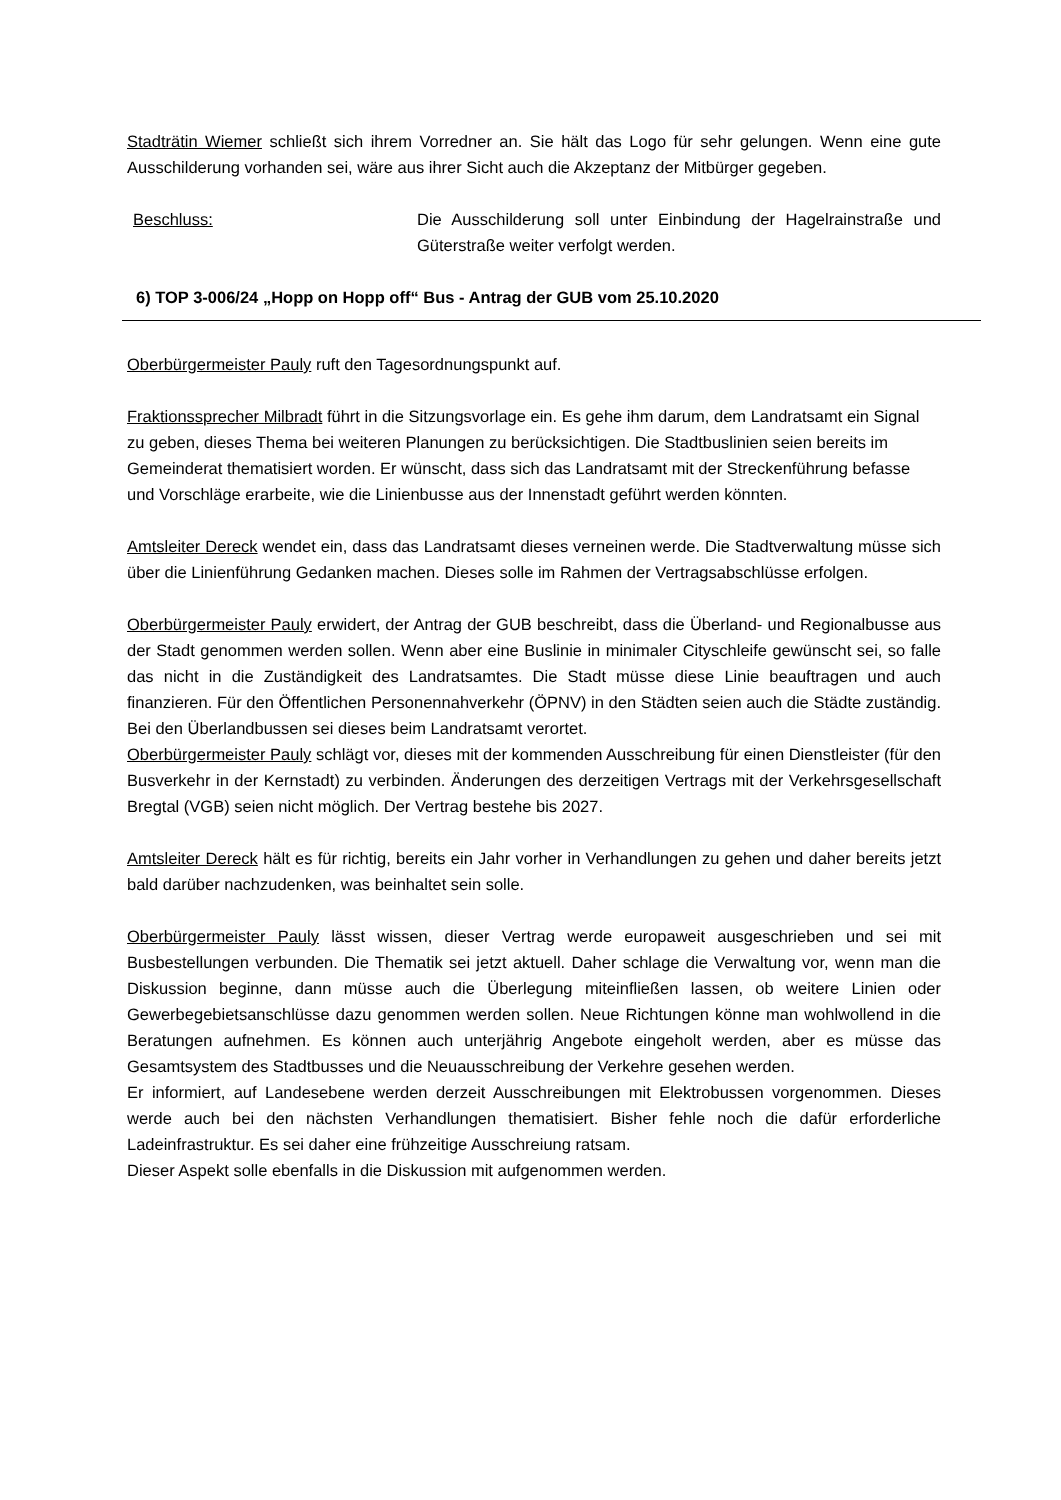Stadträtin Wiemer schließt sich ihrem Vorredner an. Sie hält das Logo für sehr gelungen. Wenn eine gute Ausschilderung vorhanden sei, wäre aus ihrer Sicht auch die Akzeptanz der Mitbürger gegeben.
Beschluss: Die Ausschilderung soll unter Einbindung der Hagelrainstraße und Güterstraße weiter verfolgt werden.
6) TOP 3-006/24 „Hopp on Hopp off“ Bus - Antrag der GUB vom 25.10.2020
Oberbürgermeister Pauly ruft den Tagesordnungspunkt auf.
Fraktionssprecher Milbradt führt in die Sitzungsvorlage ein. Es gehe ihm darum, dem Landratsamt ein Signal zu geben, dieses Thema bei weiteren Planungen zu berücksichtigen. Die Stadtbuslinien seien bereits im Gemeinderat thematisiert worden. Er wünscht, dass sich das Landratsamt mit der Streckenführung befasse und Vorschläge erarbeite, wie die Linienbusse aus der Innenstadt geführt werden könnten.
Amtsleiter Dereck wendet ein, dass das Landratsamt dieses verneinen werde. Die Stadtverwaltung müsse sich über die Linienführung Gedanken machen. Dieses solle im Rahmen der Vertragsabschlüsse erfolgen.
Oberbürgermeister Pauly erwidert, der Antrag der GUB beschreibt, dass die Überland- und Regionalbusse aus der Stadt genommen werden sollen. Wenn aber eine Buslinie in minimaler Cityschleife gewünscht sei, so falle das nicht in die Zuständigkeit des Landratsamtes. Die Stadt müsse diese Linie beauftragen und auch finanzieren. Für den Öffentlichen Personennahverkehr (ÖPNV) in den Städten seien auch die Städte zuständig. Bei den Überlandbussen sei dieses beim Landratsamt verortet.
Oberbürgermeister Pauly schlägt vor, dieses mit der kommenden Ausschreibung für einen Dienstleister (für den Busverkehr in der Kernstadt) zu verbinden. Änderungen des derzeitigen Vertrags mit der Verkehrsgesellschaft Bregtal (VGB) seien nicht möglich. Der Vertrag bestehe bis 2027.
Amtsleiter Dereck hält es für richtig, bereits ein Jahr vorher in Verhandlungen zu gehen und daher bereits jetzt bald darüber nachzudenken, was beinhaltet sein solle.
Oberbürgermeister Pauly lässt wissen, dieser Vertrag werde europaweit ausgeschrieben und sei mit Busbestellungen verbunden. Die Thematik sei jetzt aktuell. Daher schlage die Verwaltung vor, wenn man die Diskussion beginne, dann müsse auch die Überlegung miteinfließen lassen, ob weitere Linien oder Gewerbegebietsanschlüsse dazu genommen werden sollen. Neue Richtungen könne man wohlwollend in die Beratungen aufnehmen. Es können auch unterjährig Angebote eingeholt werden, aber es müsse das Gesamtsystem des Stadtbusses und die Neuausschreibung der Verkehre gesehen werden.
Er informiert, auf Landesebene werden derzeit Ausschreibungen mit Elektrobussen vorgenommen. Dieses werde auch bei den nächsten Verhandlungen thematisiert. Bisher fehle noch die dafür erforderliche Ladeinfrastruktur. Es sei daher eine frühzeitige Ausschreiung ratsam.
Dieser Aspekt solle ebenfalls in die Diskussion mit aufgenommen werden.